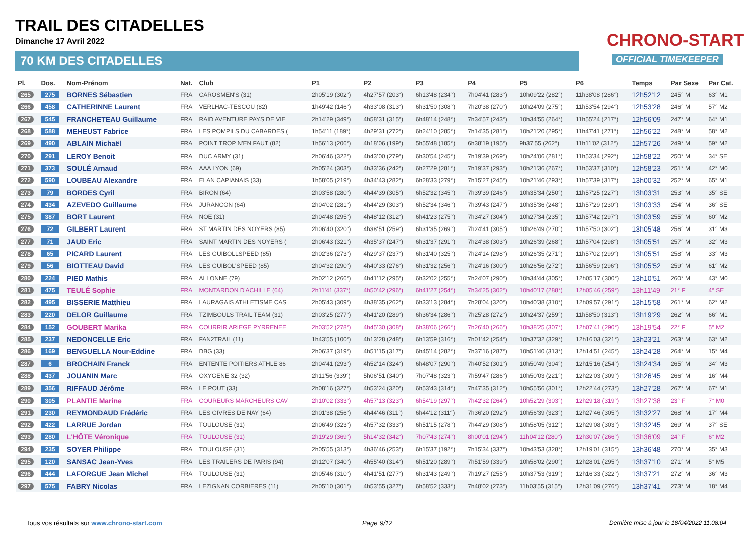TRAIL DES CITADELLES
Dimanche 17 Avril 2022
70 KM DES CITADELLES
CHRONO-START
OFFICIAL TIMEKEEPER
| Pl. | Dos. | Nom-Prénom | Nat. | Club | P1 | P2 | P3 | P4 | P5 | P6 | Temps | Par Sexe | Par Cat. |
| --- | --- | --- | --- | --- | --- | --- | --- | --- | --- | --- | --- | --- | --- |
| 265 | 275 | BORNES Sébastien | FRA | CAROSMEN'S (31) | 2h05'19 (302°) | 4h27'57 (203°) | 6h13'48 (234°) | 7h04'41 (283°) | 10h09'22 (282°) | 11h38'08 (286°) | 12h52'12 | 245° M | 63° M1 |
| 266 | 458 | CATHERINNE Laurent | FRA | VERLHAC-TESCOU (82) | 1h49'42 (146°) | 4h33'08 (313°) | 6h31'50 (308°) | 7h20'38 (270°) | 10h24'09 (275°) | 11h53'54 (294°) | 12h53'28 | 246° M | 57° M2 |
| 267 | 545 | FRANCHETEAU Guillaume | FRA | RAID AVENTURE PAYS DE VIE | 2h14'29 (349°) | 4h58'31 (315°) | 6h48'14 (248°) | 7h34'57 (243°) | 10h34'55 (264°) | 11h55'24 (217°) | 12h56'09 | 247° M | 64° M1 |
| 268 | 588 | MEHEUST Fabrice | FRA | LES POMPILS DU CABARDES ( | 1h54'11 (189°) | 4h29'31 (272°) | 6h24'10 (285°) | 7h14'35 (281°) | 10h21'20 (295°) | 11h47'41 (271°) | 12h56'22 | 248° M | 58° M2 |
| 269 | 490 | ABLAIN Michaël | FRA | POINT TROP N'EN FAUT (82) | 1h56'13 (206°) | 4h18'06 (199°) | 5h55'48 (185°) | 6h38'19 (195°) | 9h37'55 (262°) | 11h11'02 (312°) | 12h57'26 | 249° M | 59° M2 |
| 270 | 291 | LEROY Benoit | FRA | DUC ARMY (31) | 2h06'46 (322°) | 4h43'00 (279°) | 6h30'54 (245°) | 7h19'39 (269°) | 10h24'06 (281°) | 11h53'34 (292°) | 12h58'22 | 250° M | 34° SE |
| 271 | 373 | SOULÉ Arnaud | FRA | AAA LYON (69) | 2h05'24 (303°) | 4h33'36 (242°) | 6h27'29 (281°) | 7h19'37 (293°) | 10h21'36 (267°) | 11h53'37 (310°) | 12h58'23 | 251° M | 42° M0 |
| 272 | 590 | LOUBEAU Alexandre | FRA | ELAN CAPIANAIS (33) | 1h58'05 (219°) | 4h34'43 (282°) | 6h28'33 (279°) | 7h15'27 (245°) | 10h21'46 (293°) | 11h57'39 (317°) | 13h00'32 | 252° M | 65° M1 |
| 273 | 79 | BORDES Cyril | FRA | BIRON (64) | 2h03'58 (280°) | 4h44'39 (305°) | 6h52'32 (345°) | 7h39'39 (246°) | 10h35'34 (250°) | 11h57'25 (227°) | 13h03'31 | 253° M | 35° SE |
| 274 | 434 | AZEVEDO Guillaume | FRA | JURANCON (64) | 2h04'02 (281°) | 4h44'29 (303°) | 6h52'34 (346°) | 7h39'43 (247°) | 10h35'36 (248°) | 11h57'29 (230°) | 13h03'33 | 254° M | 36° SE |
| 275 | 387 | BORT Laurent | FRA | NOE (31) | 2h04'48 (295°) | 4h48'12 (312°) | 6h41'23 (275°) | 7h34'27 (304°) | 10h27'34 (235°) | 11h57'42 (297°) | 13h03'59 | 255° M | 60° M2 |
| 276 | 72 | GILBERT Laurent | FRA | ST MARTIN DES NOYERS (85) | 2h06'40 (320°) | 4h38'51 (259°) | 6h31'35 (269°) | 7h24'41 (305°) | 10h26'49 (270°) | 11h57'50 (302°) | 13h05'48 | 256° M | 31° M3 |
| 277 | 71 | JAUD Eric | FRA | SAINT MARTIN DES NOYERS ( | 2h06'43 (321°) | 4h35'37 (247°) | 6h31'37 (291°) | 7h24'38 (303°) | 10h26'39 (268°) | 11h57'04 (298°) | 13h05'51 | 257° M | 32° M3 |
| 278 | 65 | PICARD Laurent | FRA | LES GUIBOLLSPEED (85) | 2h02'36 (273°) | 4h29'37 (237°) | 6h31'40 (325°) | 7h24'14 (298°) | 10h26'35 (271°) | 11h57'02 (299°) | 13h05'51 | 258° M | 33° M3 |
| 279 | 56 | BIOTTEAU David | FRA | LES GUIBOL'SPEED (85) | 2h04'32 (290°) | 4h40'33 (276°) | 6h31'32 (256°) | 7h24'16 (300°) | 10h26'56 (272°) | 11h56'59 (296°) | 13h05'52 | 259° M | 61° M2 |
| 280 | 224 | PIED Mathis | FRA | ALLONNE (79) | 2h02'12 (266°) | 4h41'12 (295°) | 6h32'02 (255°) | 7h24'07 (290°) | 10h34'44 (305°) | 12h05'17 (300°) | 13h10'51 | 260° M | 43° M0 |
| 281 | 475 | TEULÉ Sophie | FRA | MONTARDON D'ACHILLE (64) | 2h11'41 (337°) | 4h50'42 (296°) | 6h41'27 (254°) | 7h34'25 (302°) | 10h40'17 (288°) | 12h05'46 (259°) | 13h11'49 | 21° F | 4° SE |
| 282 | 495 | BISSERIE Matthieu | FRA | LAURAGAIS ATHLETISME CAS | 2h05'43 (309°) | 4h38'35 (262°) | 6h33'13 (284°) | 7h28'04 (320°) | 10h40'38 (310°) | 12h09'57 (291°) | 13h15'58 | 261° M | 62° M2 |
| 283 | 220 | DELOR Guillaume | FRA | TZIMBOULS TRAIL TEAM (31) | 2h03'25 (277°) | 4h41'20 (289°) | 6h36'34 (286°) | 7h25'28 (272°) | 10h24'37 (259°) | 11h58'50 (313°) | 13h19'29 | 262° M | 66° M1 |
| 284 | 152 | GOUBERT Marika | FRA | COURRIR ARIEGE PYRRENEE | 2h03'52 (278°) | 4h45'30 (308°) | 6h38'06 (266°) | 7h26'40 (266°) | 10h38'25 (307°) | 12h07'41 (290°) | 13h19'54 | 22° F | 5° M2 |
| 285 | 237 | NEDONCELLE Eric | FRA | FAN2TRAIL (11) | 1h43'55 (100°) | 4h13'28 (248°) | 6h13'59 (316°) | 7h01'42 (254°) | 10h37'32 (329°) | 12h16'03 (321°) | 13h23'21 | 263° M | 63° M2 |
| 286 | 169 | BENGUELLA Nour-Eddine | FRA | DBG (33) | 2h06'37 (319°) | 4h51'15 (317°) | 6h45'14 (282°) | 7h37'16 (287°) | 10h51'40 (313°) | 12h14'51 (245°) | 13h24'28 | 264° M | 15° M4 |
| 287 | 6 | BROCHAIN Franck | FRA | ENTENTE POITIERS ATHLE 86 | 2h04'41 (293°) | 4h52'14 (324°) | 6h48'07 (290°) | 7h40'52 (301°) | 10h50'49 (304°) | 12h15'16 (254°) | 13h24'34 | 265° M | 34° M3 |
| 288 | 437 | JOUANIN Marc | FRA | OXYGENE 32 (32) | 2h11'56 (339°) | 5h06'51 (340°) | 7h07'48 (323°) | 7h59'47 (286°) | 10h50'03 (221°) | 12h22'03 (309°) | 13h26'45 | 266° M | 16° M4 |
| 289 | 356 | RIFFAUD Jérôme | FRA | LE POUT (33) | 2h08'16 (327°) | 4h53'24 (320°) | 6h53'43 (314°) | 7h47'35 (312°) | 10h55'56 (301°) | 12h22'44 (273°) | 13h27'28 | 267° M | 67° M1 |
| 290 | 305 | PLANTIE Marine | FRA | COUREURS MARCHEURS CAV | 2h10'02 (333°) | 4h57'13 (323°) | 6h54'19 (297°) | 7h42'32 (264°) | 10h52'29 (303°) | 12h29'18 (319°) | 13h27'38 | 23° F | 7° M0 |
| 291 | 230 | REYMONDAUD Frédéric | FRA | LES GIVRES DE NAY (64) | 2h01'38 (256°) | 4h44'46 (311°) | 6h44'12 (311°) | 7h36'20 (292°) | 10h56'39 (323°) | 12h27'46 (305°) | 13h32'27 | 268° M | 17° M4 |
| 292 | 422 | LARRUE Jordan | FRA | TOULOUSE (31) | 2h06'49 (323°) | 4h57'32 (333°) | 6h51'15 (278°) | 7h44'29 (308°) | 10h58'05 (312°) | 12h29'08 (303°) | 13h32'45 | 269° M | 37° SE |
| 293 | 280 | L'HÔTE Véronique | FRA | TOULOUSE (31) | 2h19'29 (369°) | 5h14'32 (342°) | 7h07'43 (274°) | 8h00'01 (294°) | 11h04'12 (280°) | 12h30'07 (266°) | 13h36'09 | 24° F | 6° M2 |
| 294 | 235 | SOYER Philippe | FRA | TOULOUSE (31) | 2h05'55 (313°) | 4h36'46 (253°) | 6h15'37 (192°) | 7h15'34 (337°) | 10h43'53 (328°) | 12h19'01 (315°) | 13h36'48 | 270° M | 35° M3 |
| 295 | 120 | SANSAC Jean-Yves | FRA | LES TRAILERS DE PARIS (94) | 2h12'07 (340°) | 4h55'40 (314°) | 6h51'20 (289°) | 7h51'59 (339°) | 10h58'02 (290°) | 12h28'01 (295°) | 13h37'10 | 271° M | 5° M5 |
| 296 | 444 | LAFORGUE Jean Michel | FRA | TOULOUSE (31) | 2h05'46 (310°) | 4h41'51 (277°) | 6h31'43 (249°) | 7h19'27 (255°) | 10h37'53 (319°) | 12h16'33 (322°) | 13h37'21 | 272° M | 36° M3 |
| 297 | 575 | FABRY Nicolas | FRA | LEZIGNAN CORBIERES (11) | 2h05'10 (301°) | 4h53'55 (327°) | 6h58'52 (333°) | 7h48'02 (273°) | 11h03'55 (315°) | 12h31'09 (276°) | 13h37'41 | 273° M | 18° M4 |
Tous vos résultats sur www.chrono-start.com
Page 9/12
Dernière mise à jour le 18/04/2022 11:08:04